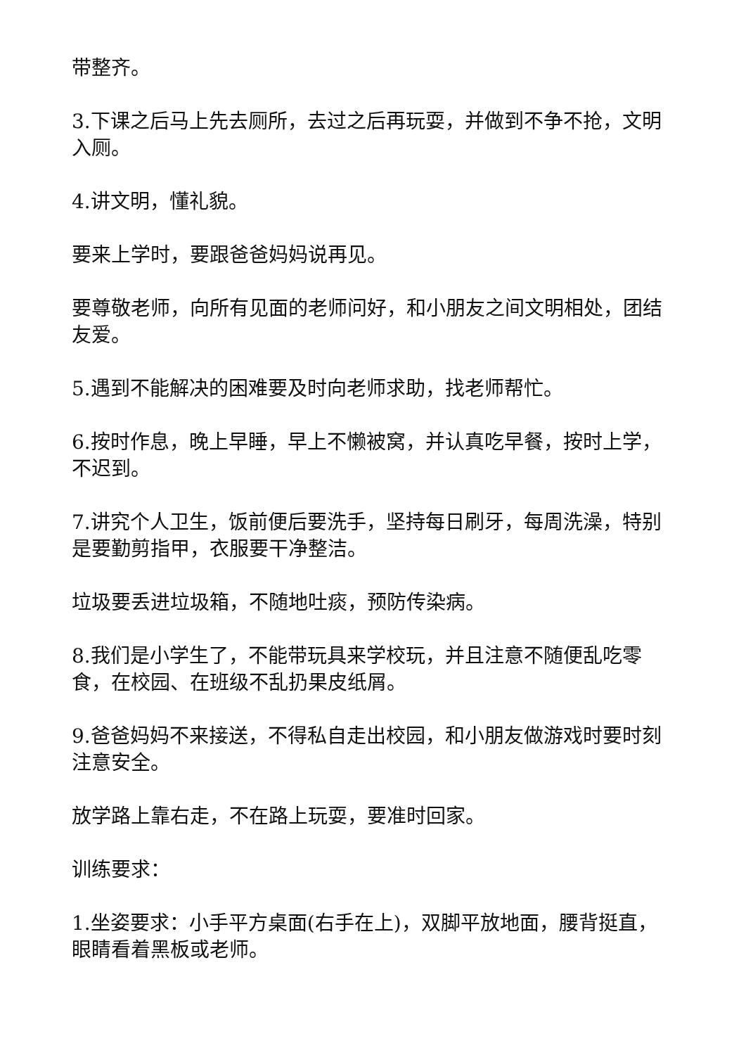带整齐。
3.下课之后马上先去厕所，去过之后再玩耍，并做到不争不抢，文明入厕。
4.讲文明，懂礼貌。
要来上学时，要跟爸爸妈妈说再见。
要尊敬老师，向所有见面的老师问好，和小朋友之间文明相处，团结友爱。
5.遇到不能解决的困难要及时向老师求助，找老师帮忙。
6.按时作息，晚上早睡，早上不懒被窝，并认真吃早餐，按时上学，不迟到。
7.讲究个人卫生，饭前便后要洗手，坚持每日刷牙，每周洗澡，特别是要勤剪指甲，衣服要干净整洁。
垃圾要丢进垃圾箱，不随地吐痰，预防传染病。
8.我们是小学生了，不能带玩具来学校玩，并且注意不随便乱吃零食，在校园、在班级不乱扔果皮纸屑。
9.爸爸妈妈不来接送，不得私自走出校园，和小朋友做游戏时要时刻注意安全。
放学路上靠右走，不在路上玩耍，要准时回家。
训练要求：
1.坐姿要求：小手平方桌面(右手在上)，双脚平放地面，腰背挺直，眼睛看着黑板或老师。